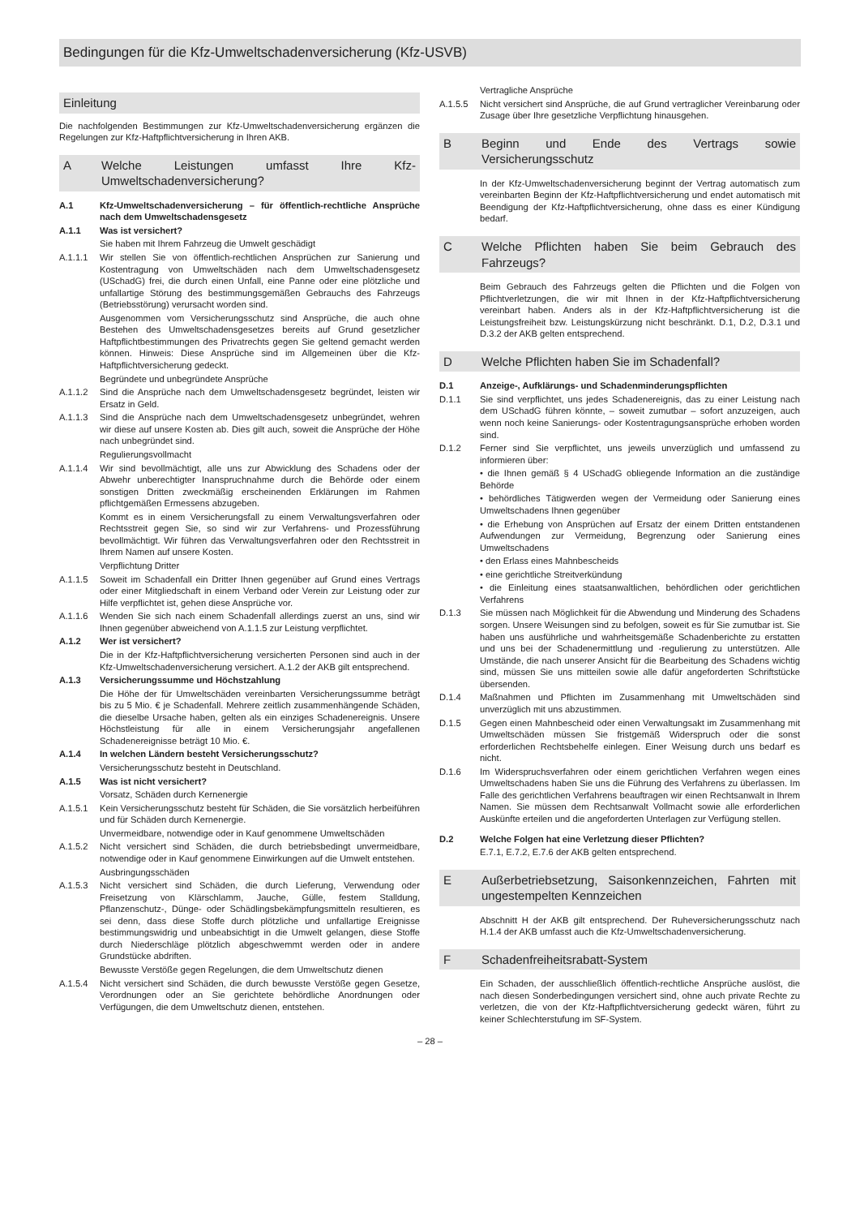Bedingungen für die Kfz-Umweltschadenversicherung (Kfz-USVB)
Einleitung
Die nachfolgenden Bestimmungen zur Kfz-Umweltschadenversicherung ergänzen die Regelungen zur Kfz-Haftpflichtversicherung in Ihren AKB.
A Welche Leistungen umfasst Ihre Kfz-Umweltschadenversicherung?
A.1 Kfz-Umweltschadenversicherung – für öffentlich-rechtliche Ansprüche nach dem Umweltschadensgesetz
A.1.1 Was ist versichert?
Sie haben mit Ihrem Fahrzeug die Umwelt geschädigt
A.1.1.1 Wir stellen Sie von öffentlich-rechtlichen Ansprüchen zur Sanierung und Kostentragung von Umweltschäden nach dem Umweltschadensgesetz (USchadG) frei, die durch einen Unfall, eine Panne oder eine plötzliche und unfallartige Störung des bestimmungsgemäßen Gebrauchs des Fahrzeugs (Betriebsstörung) verursacht worden sind.
Ausgenommen vom Versicherungsschutz sind Ansprüche, die auch ohne Bestehen des Umweltschadensgesetzes bereits auf Grund gesetzlicher Haftpflichtbestimmungen des Privatrechts gegen Sie geltend gemacht werden können. Hinweis: Diese Ansprüche sind im Allgemeinen über die Kfz-Haftpflichtversicherung gedeckt.
Begründete und unbegründete Ansprüche
A.1.1.2 Sind die Ansprüche nach dem Umweltschadensgesetz begründet, leisten wir Ersatz in Geld.
A.1.1.3 Sind die Ansprüche nach dem Umweltschadensgesetz unbegründet, wehren wir diese auf unsere Kosten ab. Dies gilt auch, soweit die Ansprüche der Höhe nach unbegründet sind.
Regulierungsvollmacht
A.1.1.4 Wir sind bevollmächtigt, alle uns zur Abwicklung des Schadens oder der Abwehr unberechtigter Inanspruchnahme durch die Behörde oder einem sonstigen Dritten zweckmäßig erscheinenden Erklärungen im Rahmen pflichtgemäßen Ermessens abzugeben.
Kommt es in einem Versicherungsfall zu einem Verwaltungsverfahren oder Rechtsstreit gegen Sie, so sind wir zur Verfahrens- und Prozessführung bevollmächtigt. Wir führen das Verwaltungsverfahren oder den Rechtsstreit in Ihrem Namen auf unsere Kosten.
Verpflichtung Dritter
A.1.1.5 Soweit im Schadenfall ein Dritter Ihnen gegenüber auf Grund eines Vertrags oder einer Mitgliedschaft in einem Verband oder Verein zur Leistung oder zur Hilfe verpflichtet ist, gehen diese Ansprüche vor.
A.1.1.6 Wenden Sie sich nach einem Schadenfall allerdings zuerst an uns, sind wir Ihnen gegenüber abweichend von A.1.1.5 zur Leistung verpflichtet.
A.1.2 Wer ist versichert?
Die in der Kfz-Haftpflichtversicherung versicherten Personen sind auch in der Kfz-Umweltschadenversicherung versichert. A.1.2 der AKB gilt entsprechend.
A.1.3 Versicherungssumme und Höchstzahlung
Die Höhe der für Umweltschäden vereinbarten Versicherungssumme beträgt bis zu 5 Mio. € je Schadenfall. Mehrere zeitlich zusammenhängende Schäden, die dieselbe Ursache haben, gelten als ein einziges Schadenereignis. Unsere Höchstleistung für alle in einem Versicherungsjahr angefallenen Schadenereignisse beträgt 10 Mio. €.
A.1.4 In welchen Ländern besteht Versicherungsschutz?
Versicherungsschutz besteht in Deutschland.
A.1.5 Was ist nicht versichert?
Vorsatz, Schäden durch Kernenergie
A.1.5.1 Kein Versicherungsschutz besteht für Schäden, die Sie vorsätzlich herbeiführen und für Schäden durch Kernenergie.
Unvermeidbare, notwendige oder in Kauf genommene Umweltschäden
A.1.5.2 Nicht versichert sind Schäden, die durch betriebsbedingt unvermeidbare, notwendige oder in Kauf genommene Einwirkungen auf die Umwelt entstehen.
Ausbringungsschäden
A.1.5.3 Nicht versichert sind Schäden, die durch Lieferung, Verwendung oder Freisetzung von Klärschlamm, Jauche, Gülle, festem Stalldung, Pflanzenschutz-, Dünge- oder Schädlingsbekämpfungsmitteln resultieren, es sei denn, dass diese Stoffe durch plötzliche und unfallartige Ereignisse bestimmungswidrig und unbeabsichtigt in die Umwelt gelangen, diese Stoffe durch Niederschläge plötzlich abgeschwemmt werden oder in andere Grundstücke abdriften.
Bewusste Verstöße gegen Regelungen, die dem Umweltschutz dienen
A.1.5.4 Nicht versichert sind Schäden, die durch bewusste Verstöße gegen Gesetze, Verordnungen oder an Sie gerichtete behördliche Anordnungen oder Verfügungen, die dem Umweltschutz dienen, entstehen.
Vertragliche Ansprüche
A.1.5.5 Nicht versichert sind Ansprüche, die auf Grund vertraglicher Vereinbarung oder Zusage über Ihre gesetzliche Verpflichtung hinausgehen.
B Beginn und Ende des Vertrags sowie Versicherungsschutz
In der Kfz-Umweltschadenversicherung beginnt der Vertrag automatisch zum vereinbarten Beginn der Kfz-Haftpflichtversicherung und endet automatisch mit Beendigung der Kfz-Haftpflichtversicherung, ohne dass es einer Kündigung bedarf.
C Welche Pflichten haben Sie beim Gebrauch des Fahrzeugs?
Beim Gebrauch des Fahrzeugs gelten die Pflichten und die Folgen von Pflichtverletzungen, die wir mit Ihnen in der Kfz-Haftpflichtversicherung vereinbart haben. Anders als in der Kfz-Haftpflichtversicherung ist die Leistungsfreiheit bzw. Leistungskürzung nicht beschränkt. D.1, D.2, D.3.1 und D.3.2 der AKB gelten entsprechend.
D Welche Pflichten haben Sie im Schadenfall?
D.1 Anzeige-, Aufklärungs- und Schadenminderungspflichten
D.1.1 Sie sind verpflichtet, uns jedes Schadenereignis, das zu einer Leistung nach dem USchadG führen könnte, – soweit zumutbar – sofort anzuzeigen, auch wenn noch keine Sanierungs- oder Kostentragungsansprüche erhoben worden sind.
D.1.2 Ferner sind Sie verpflichtet, uns jeweils unverzüglich und umfassend zu informieren über:
• die Ihnen gemäß § 4 USchadG obliegende Information an die zuständige Behörde
• behördliches Tätigwerden wegen der Vermeidung oder Sanierung eines Umweltschadens Ihnen gegenüber
• die Erhebung von Ansprüchen auf Ersatz der einem Dritten entstandenen Aufwendungen zur Vermeidung, Begrenzung oder Sanierung eines Umweltschadens
• den Erlass eines Mahnbescheids
• eine gerichtliche Streitverkündung
• die Einleitung eines staatsanwaltlichen, behördlichen oder gerichtlichen Verfahrens
D.1.3 Sie müssen nach Möglichkeit für die Abwendung und Minderung des Schadens sorgen. Unsere Weisungen sind zu befolgen, soweit es für Sie zumutbar ist. Sie haben uns ausführliche und wahrheitsgemäße Schadenberichte zu erstatten und uns bei der Schadenermittlung und -regulierung zu unterstützen. Alle Umstände, die nach unserer Ansicht für die Bearbeitung des Schadens wichtig sind, müssen Sie uns mitteilen sowie alle dafür angeforderten Schriftstücke übersenden.
D.1.4 Maßnahmen und Pflichten im Zusammenhang mit Umweltschäden sind unverzüglich mit uns abzustimmen.
D.1.5 Gegen einen Mahnbescheid oder einen Verwaltungsakt im Zusammenhang mit Umweltschäden müssen Sie fristgemäß Widerspruch oder die sonst erforderlichen Rechtsbehelfe einlegen. Einer Weisung durch uns bedarf es nicht.
D.1.6 Im Widerspruchsverfahren oder einem gerichtlichen Verfahren wegen eines Umweltschadens haben Sie uns die Führung des Verfahrens zu überlassen. Im Falle des gerichtlichen Verfahrens beauftragen wir einen Rechtsanwalt in Ihrem Namen. Sie müssen dem Rechtsanwalt Vollmacht sowie alle erforderlichen Auskünfte erteilen und die angeforderten Unterlagen zur Verfügung stellen.
D.2 Welche Folgen hat eine Verletzung dieser Pflichten?
E.7.1, E.7.2, E.7.6 der AKB gelten entsprechend.
E Außerbetriebsetzung, Saisonkennzeichen, Fahrten mit ungestempelten Kennzeichen
Abschnitt H der AKB gilt entsprechend. Der Ruheversicherungsschutz nach H.1.4 der AKB umfasst auch die Kfz-Umweltschadenversicherung.
F Schadenfreiheitsrabatt-System
Ein Schaden, der ausschließlich öffentlich-rechtliche Ansprüche auslöst, die nach diesen Sonderbedingungen versichert sind, ohne auch private Rechte zu verletzen, die von der Kfz-Haftpflichtversicherung gedeckt wären, führt zu keiner Schlechterstufung im SF-System.
– 28 –